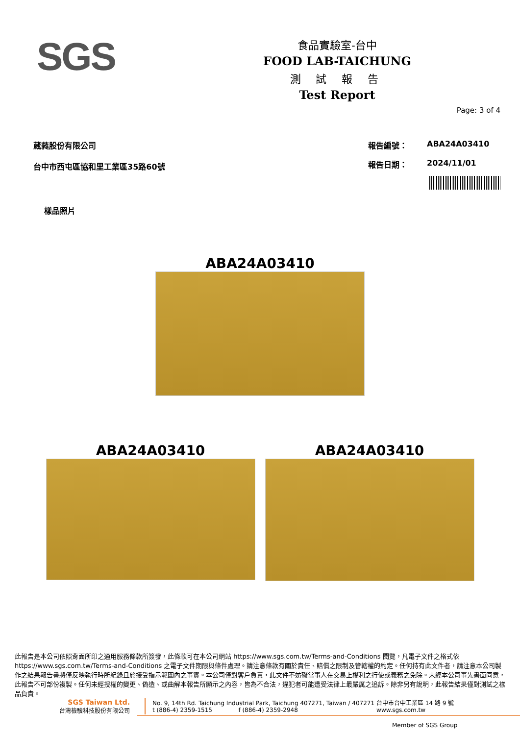SGS
食品實驗室-台中
FOOD LAB-TAICHUNG
測 試 報 告
Test Report
Page: 3 of 4
葳蕤股份有限公司
台中市西屯區協和里工業區35路60號
報告編號： ABA24A03410 報告日期： 2024/11/01
樣品照片
ABA24A03410
ABA24A03410 ABA24A03410
此報告是本公司依照背面所印之通用服務條款所簽發，此條款可在本公司網站 https://www.sgs.com.tw/Terms-and-Conditions 閱覽，凡電子文件之格式依 https://www.sgs.com.tw/Terms-and-Conditions 之電子文件期限與條件處理。請注意條款有關於責任、賠償之限制及管轄權的約定。任何持有此文件者，請注意本公司製作之結果報告書將僅反映執行時所紀錄且於接受指示範圍內之事實。本公司僅對客戶負責，此文件不妨礙當事人在交易上權利之行使或義務之免除。未經本公司事先書面同意，此報告不可部份複製。任何未經授權的變更、偽造、或曲解本報告所顯示之內容，皆為不合法，違犯者可能遭受法律上最嚴厲之追訴。除非另有說明，此報告結果僅對測試之樣品負責。
SGS Taiwan Ltd.
台灣檢驗科技股份有限公司
No. 9, 14th Rd. Taichung Industrial Park, Taichung 407271, Taiwan / 407271 台中市台中工業區 14 路 9 號
t (886-4) 2359-1515 f (886-4) 2359-2948 www.sgs.com.tw
Member of SGS Group